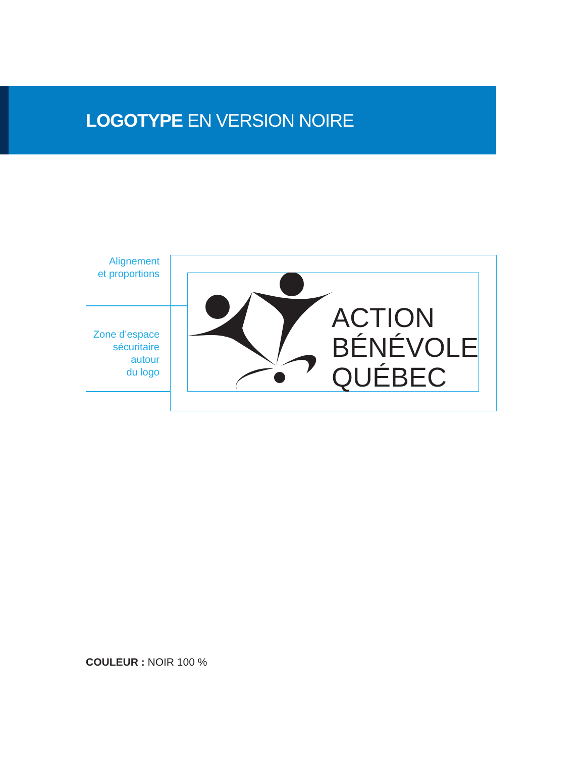LOGOTYPE EN VERSION NOIRE
Alignement
et proportions
Zone d’espace
sécuritaire autour
du logo
ACTION
BÉNÉVOLE
QUÉBEC
COULEUR : NOIR 100 %